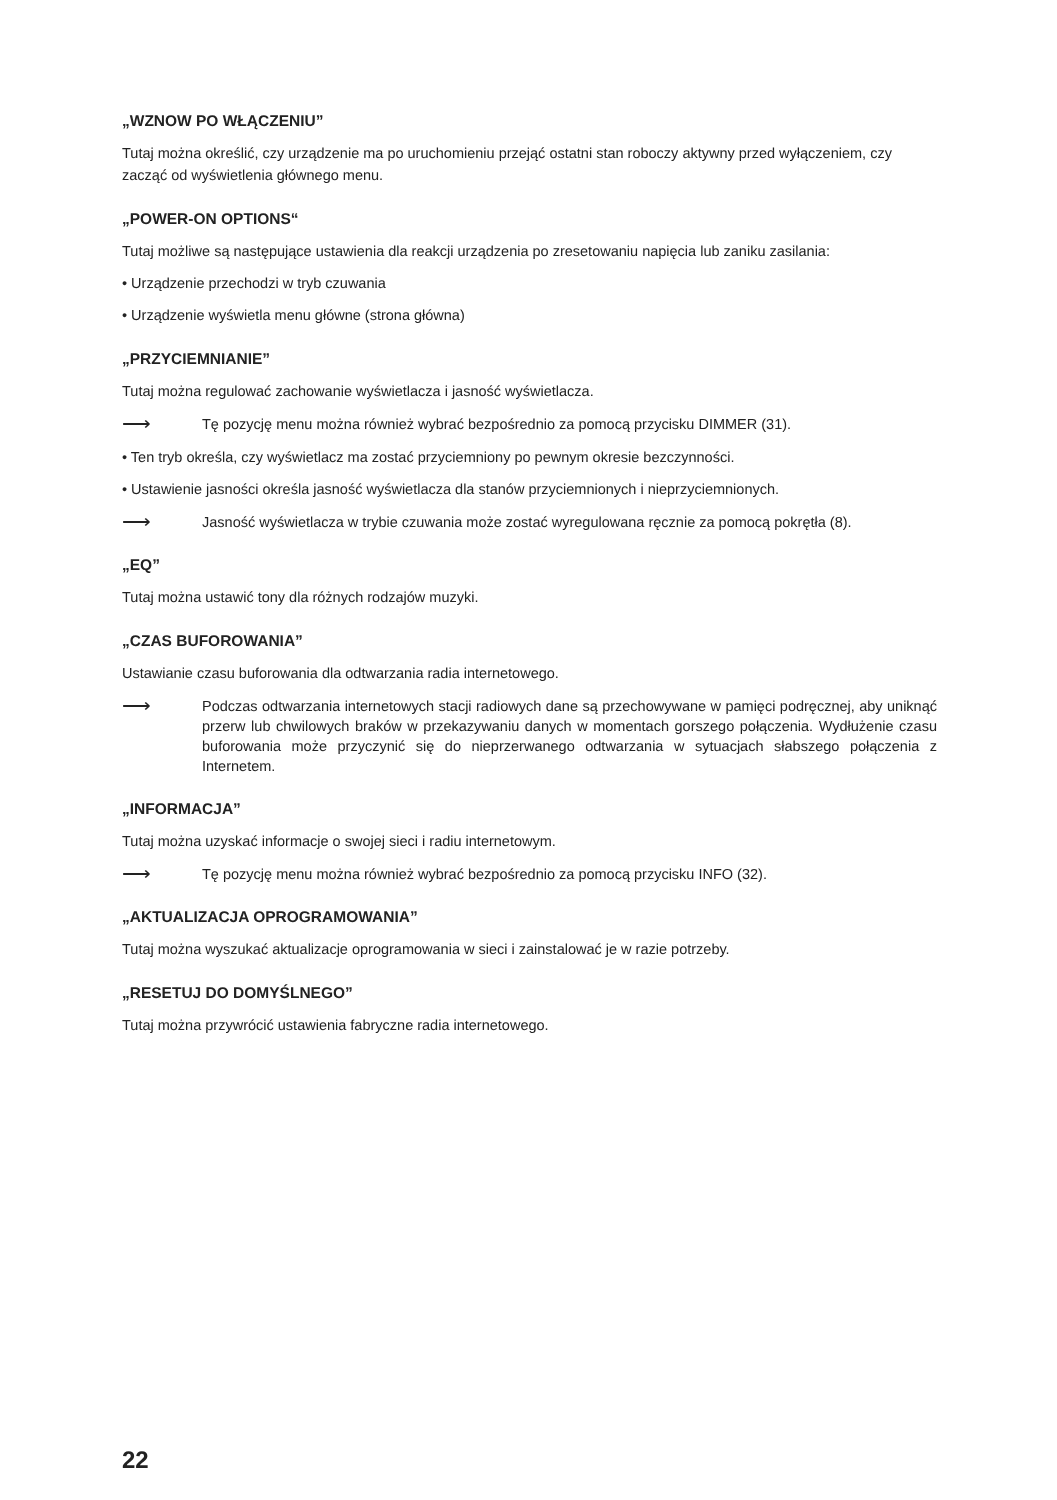„WZNOW PO WŁĄCZENIU”
Tutaj można określić, czy urządzenie ma po uruchomieniu przejąć ostatni stan roboczy aktywny przed wyłączeniem, czy zacząć od wyświetlenia głównego menu.
„POWER-ON OPTIONS“
Tutaj możliwe są następujące ustawienia dla reakcji urządzenia po zresetowaniu napięcia lub zaniku zasilania:
• Urządzenie przechodzi w tryb czuwania
• Urządzenie wyświetla menu główne (strona główna)
„PRZYCIEMNIANIE”
Tutaj można regulować zachowanie wyświetlacza i jasność wyświetlacza.
⟶ Tę pozycję menu można również wybrać bezpośrednio za pomocą przycisku DIMMER (31).
• Ten tryb określa, czy wyświetlacz ma zostać przyciemniony po pewnym okresie bezczynności.
• Ustawienie jasności określa jasność wyświetlacza dla stanów przyciemnionych i nieprzyciemnionych.
⟶ Jasność wyświetlacza w trybie czuwania może zostać wyregulowana ręcznie za pomocą pokrętła (8).
„EQ”
Tutaj można ustawić tony dla różnych rodzajów muzyki.
„CZAS BUFOROWANIA”
Ustawianie czasu buforowania dla odtwarzania radia internetowego.
⟶ Podczas odtwarzania internetowych stacji radiowych dane są przechowywane w pamięci podręcznej, aby uniknąć przerw lub chwilowych braków w przekazywaniu danych w momentach gorszego połączenia. Wydłużenie czasu buforowania może przyczynić się do nieprzerwanego odtwarzania w sytuacjach słabszego połączenia z Internetem.
„INFORMACJA”
Tutaj można uzyskać informacje o swojej sieci i radiu internetowym.
⟶ Tę pozycję menu można również wybrać bezpośrednio za pomocą przycisku INFO (32).
„AKTUALIZACJA OPROGRAMOWANIA”
Tutaj można wyszukać aktualizacje oprogramowania w sieci i zainstalować je w razie potrzeby.
„RESETUJ DO DOMYŚLNEGO”
Tutaj można przywrócić ustawienia fabryczne radia internetowego.
22